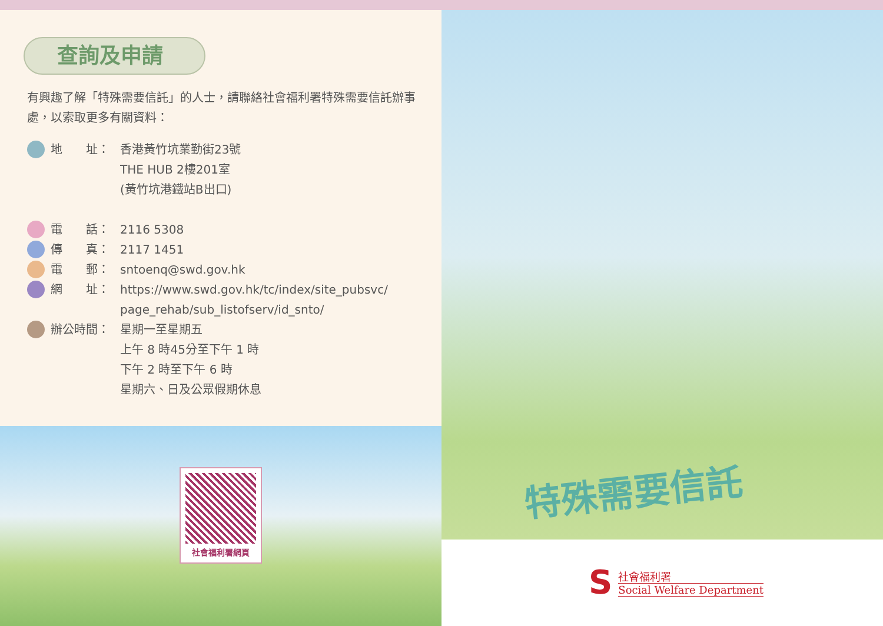查詢及申請
有興趣了解「特殊需要信託」的人士，請聯絡社會福利署特殊需要信託辦事處，以索取更多有關資料：
地　　址： 香港黃竹坑業勤街23號
THE HUB 2樓201室
(黃竹坑港鐵站B出口)
電　　話： 2116 5308
傳　　真： 2117 1451
電　　郵： sntoenq@swd.gov.hk
網　　址： https://www.swd.gov.hk/tc/index/site_pubsvc/
page_rehab/sub_listofserv/id_snto/
辦公時間： 星期一至星期五
上午 8 時45分至下午 1 時
下午 2 時至下午 6 時
星期六、日及公眾假期休息
社會福利署網頁
特殊需要信託
S社會福利署
Social Welfare Department